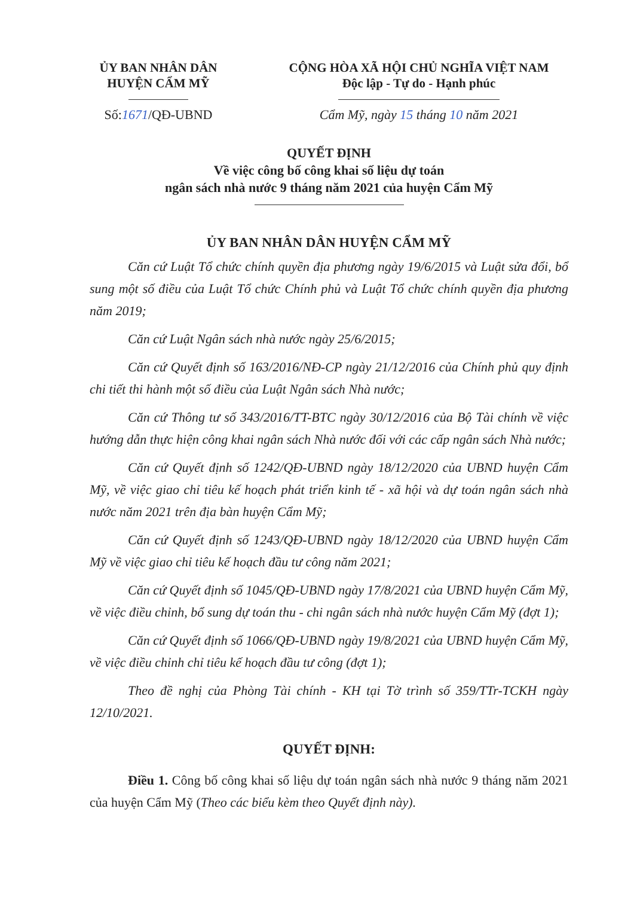ỦY BAN NHÂN DÂN
HUYỆN CẨM MỸ
CỘNG HÒA XÃ HỘI CHỦ NGHĨA VIỆT NAM
Độc lập - Tự do - Hạnh phúc
Số:1671/QĐ-UBND Cẩm Mỹ, ngày 15 tháng 10 năm 2021
QUYẾT ĐỊNH
Về việc công bố công khai số liệu dự toán
ngân sách nhà nước 9 tháng năm 2021 của huyện Cẩm Mỹ
ỦY BAN NHÂN DÂN HUYỆN CẨM MỸ
Căn cứ Luật Tổ chức chính quyền địa phương ngày 19/6/2015 và Luật sửa đổi, bổ sung một số điều của Luật Tổ chức Chính phủ và Luật Tổ chức chính quyền địa phương năm 2019;
Căn cứ Luật Ngân sách nhà nước ngày 25/6/2015;
Căn cứ Quyết định số 163/2016/NĐ-CP ngày 21/12/2016 của Chính phủ quy định chi tiết thi hành một số điều của Luật Ngân sách Nhà nước;
Căn cứ Thông tư số 343/2016/TT-BTC ngày 30/12/2016 của Bộ Tài chính về việc hướng dẫn thực hiện công khai ngân sách Nhà nước đối với các cấp ngân sách Nhà nước;
Căn cứ Quyết định số 1242/QĐ-UBND ngày 18/12/2020 của UBND huyện Cẩm Mỹ, về việc giao chỉ tiêu kế hoạch phát triển kinh tế - xã hội và dự toán ngân sách nhà nước năm 2021 trên địa bàn huyện Cẩm Mỹ;
Căn cứ Quyết định số 1243/QĐ-UBND ngày 18/12/2020 của UBND huyện Cẩm Mỹ về việc giao chỉ tiêu kế hoạch đầu tư công năm 2021;
Căn cứ Quyết định số 1045/QĐ-UBND ngày 17/8/2021 của UBND huyện Cẩm Mỹ, về việc điều chỉnh, bổ sung dự toán thu - chi ngân sách nhà nước huyện Cẩm Mỹ (đợt 1);
Căn cứ Quyết định số 1066/QĐ-UBND ngày 19/8/2021 của UBND huyện Cẩm Mỹ, về việc điều chỉnh chỉ tiêu kế hoạch đầu tư công (đợt 1);
Theo đề nghị của Phòng Tài chính - KH tại Tờ trình số 359/TTr-TCKH ngày 12/10/2021.
QUYẾT ĐỊNH:
Điều 1. Công bố công khai số liệu dự toán ngân sách nhà nước 9 tháng năm 2021 của huyện Cẩm Mỹ (Theo các biểu kèm theo Quyết định này).